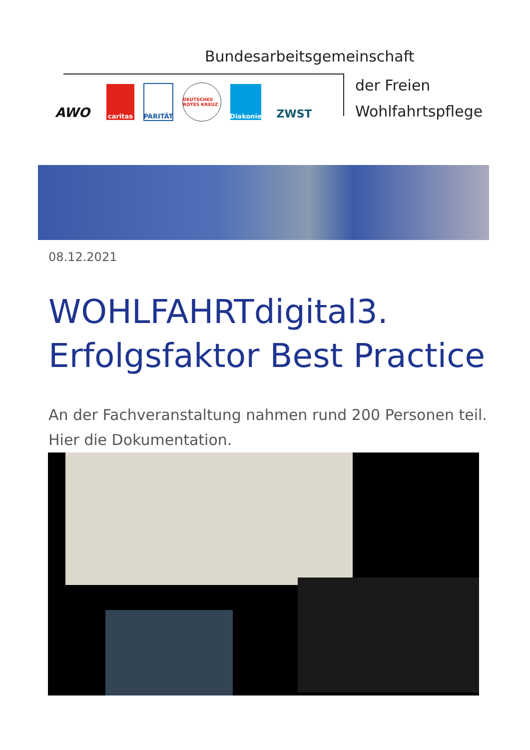Bundesarbeitsgemeinschaft
der Freien
Wohlfahrtspflege
AWO
caritas PARITÄT
DEUTSCHES ROTES KREUZ
Diakonie
ZWST
08.12.2021
WOHLFAHRTdigital3.
Erfolgsfaktor Best Practice
An der Fachveranstaltung nahmen rund 200 Personen teil. Hier die Dokumentation.